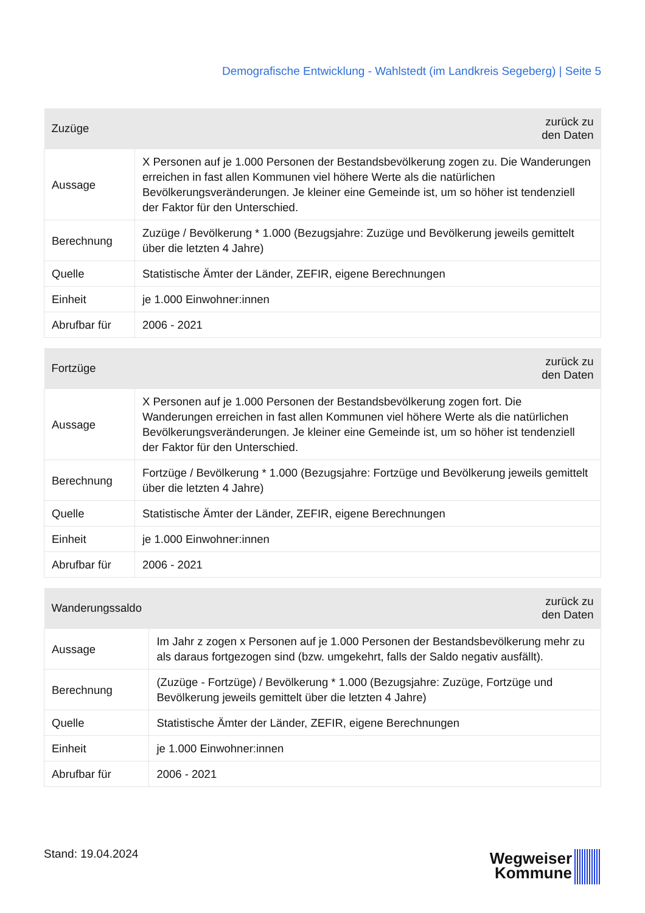Demografische Entwicklung - Wahlstedt (im Landkreis Segeberg) | Seite 5
| Zuzüge | zurück zu den Daten |
| --- | --- |
| Aussage | X Personen auf je 1.000 Personen der Bestandsbevölkerung zogen zu. Die Wanderungen erreichen in fast allen Kommunen viel höhere Werte als die natürlichen Bevölkerungsveränderungen. Je kleiner eine Gemeinde ist, um so höher ist tendenziell der Faktor für den Unterschied. |
| Berechnung | Zuzüge / Bevölkerung * 1.000 (Bezugsjahre: Zuzüge und Bevölkerung jeweils gemittelt über die letzten 4 Jahre) |
| Quelle | Statistische Ämter der Länder, ZEFIR, eigene Berechnungen |
| Einheit | je 1.000 Einwohner:innen |
| Abrufbar für | 2006 - 2021 |
| Fortzüge | zurück zu den Daten |
| --- | --- |
| Aussage | X Personen auf je 1.000 Personen der Bestandsbevölkerung zogen fort. Die Wanderungen erreichen in fast allen Kommunen viel höhere Werte als die natürlichen Bevölkerungsveränderungen. Je kleiner eine Gemeinde ist, um so höher ist tendenziell der Faktor für den Unterschied. |
| Berechnung | Fortzüge / Bevölkerung * 1.000 (Bezugsjahre: Fortzüge und Bevölkerung jeweils gemittelt über die letzten 4 Jahre) |
| Quelle | Statistische Ämter der Länder, ZEFIR, eigene Berechnungen |
| Einheit | je 1.000 Einwohner:innen |
| Abrufbar für | 2006 - 2021 |
| Wanderungssaldo | zurück zu den Daten |
| --- | --- |
| Aussage | Im Jahr z zogen x Personen auf je 1.000 Personen der Bestandsbevölkerung mehr zu als daraus fortgezogen sind (bzw. umgekehrt, falls der Saldo negativ ausfällt). |
| Berechnung | (Zuzüge - Fortzüge) / Bevölkerung * 1.000 (Bezugsjahre: Zuzüge, Fortzüge und Bevölkerung jeweils gemittelt über die letzten 4 Jahre) |
| Quelle | Statistische Ämter der Länder, ZEFIR, eigene Berechnungen |
| Einheit | je 1.000 Einwohner:innen |
| Abrufbar für | 2006 - 2021 |
Stand: 19.04.2024
Wegweiser
Kommune